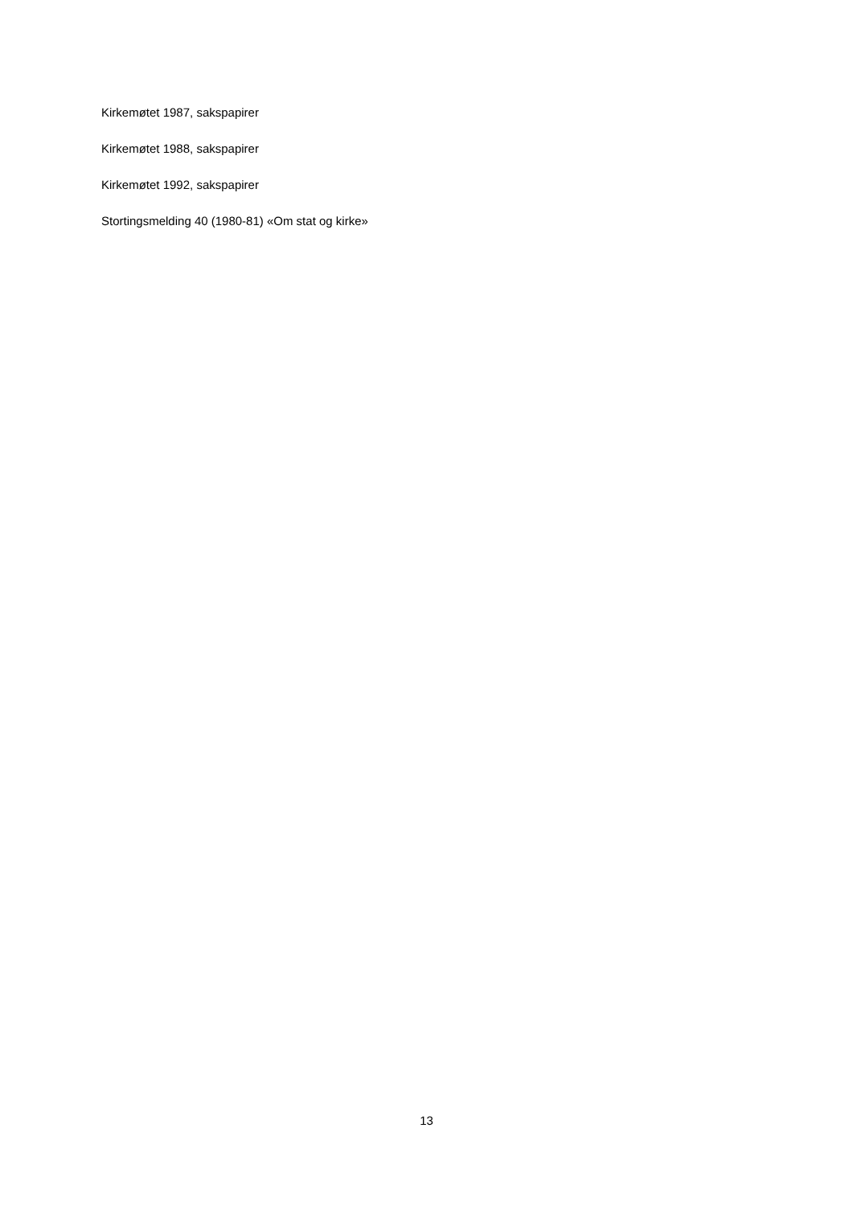Kirkemøtet 1987, sakspapirer
Kirkemøtet 1988, sakspapirer
Kirkemøtet 1992, sakspapirer
Stortingsmelding 40 (1980-81) «Om stat og kirke»
13